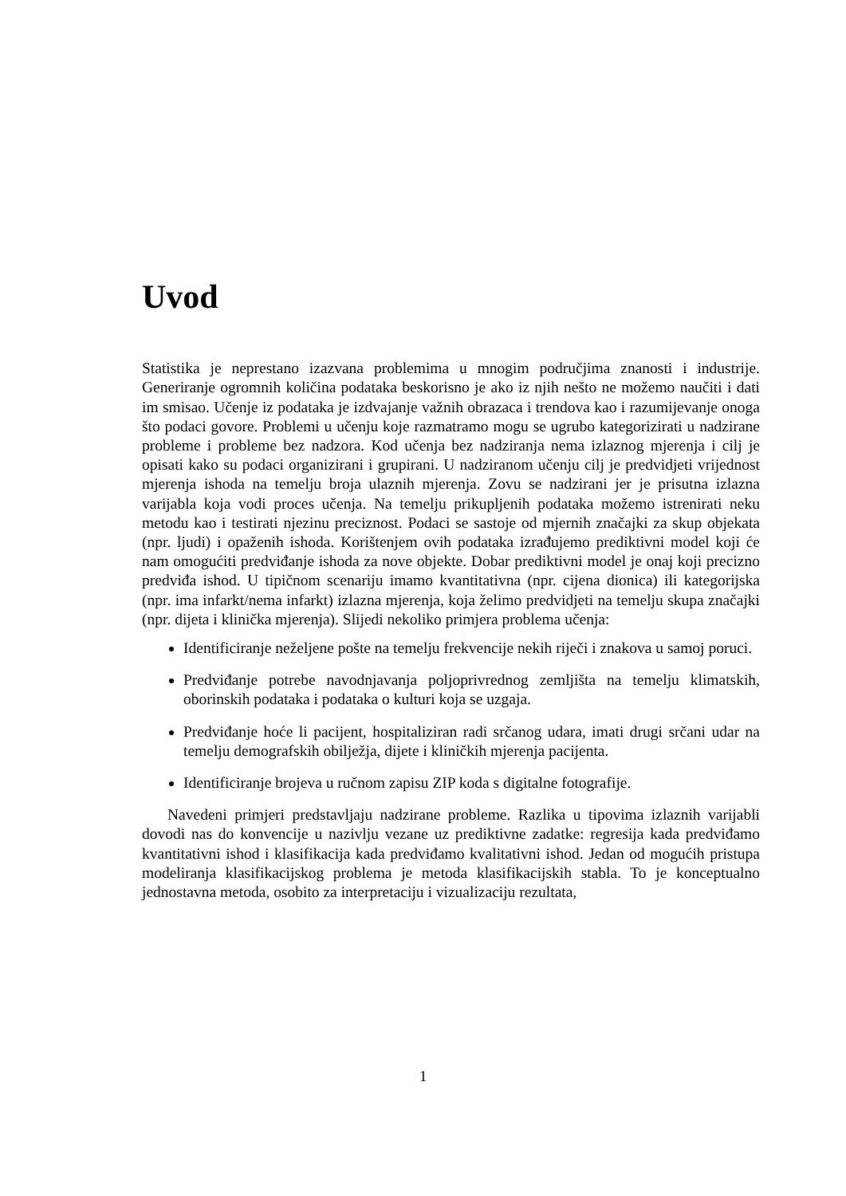Uvod
Statistika je neprestano izazvana problemima u mnogim područjima znanosti i industrije. Generiranje ogromnih količina podataka beskorisno je ako iz njih nešto ne možemo naučiti i dati im smisao. Učenje iz podataka je izdvajanje važnih obrazaca i trendova kao i razumijevanje onoga što podaci govore. Problemi u učenju koje razmatramo mogu se ugrubo kategorizirati u nadzirane probleme i probleme bez nadzora. Kod učenja bez nadziranja nema izlaznog mjerenja i cilj je opisati kako su podaci organizirani i grupirani. U nadziranom učenju cilj je predvidjeti vrijednost mjerenja ishoda na temelju broja ulaznih mjerenja. Zovu se nadzirani jer je prisutna izlazna varijabla koja vodi proces učenja. Na temelju prikupljenih podataka možemo istrenirati neku metodu kao i testirati njezinu preciznost. Podaci se sastoje od mjernih značajki za skup objekata (npr. ljudi) i opaženih ishoda. Korištenjem ovih podataka izrađujemo prediktivni model koji će nam omogućiti predviđanje ishoda za nove objekte. Dobar prediktivni model je onaj koji precizno predviđa ishod. U tipičnom scenariju imamo kvantitativna (npr. cijena dionica) ili kategorijska (npr. ima infarkt/nema infarkt) izlazna mjerenja, koja želimo predvidjeti na temelju skupa značajki (npr. dijeta i klinička mjerenja). Slijedi nekoliko primjera problema učenja:
Identificiranje neželjene pošte na temelju frekvencije nekih riječi i znakova u samoj poruci.
Predviđanje potrebe navodnjavanja poljoprivrednog zemljišta na temelju klimatskih, oborinskih podataka i podataka o kulturi koja se uzgaja.
Predviđanje hoće li pacijent, hospitaliziran radi srčanog udara, imati drugi srčani udar na temelju demografskih obilježja, dijete i kliničkih mjerenja pacijenta.
Identificiranje brojeva u ručnom zapisu ZIP koda s digitalne fotografije.
Navedeni primjeri predstavljaju nadzirane probleme. Razlika u tipovima izlaznih varijabli dovodi nas do konvencije u nazivlju vezane uz prediktivne zadatke: regresija kada predviđamo kvantitativni ishod i klasifikacija kada predviđamo kvalitativni ishod. Jedan od mogućih pristupa modeliranja klasifikacijskog problema je metoda klasifikacijskih stabla. To je konceptualno jednostavna metoda, osobito za interpretaciju i vizualizaciju rezultata,
1